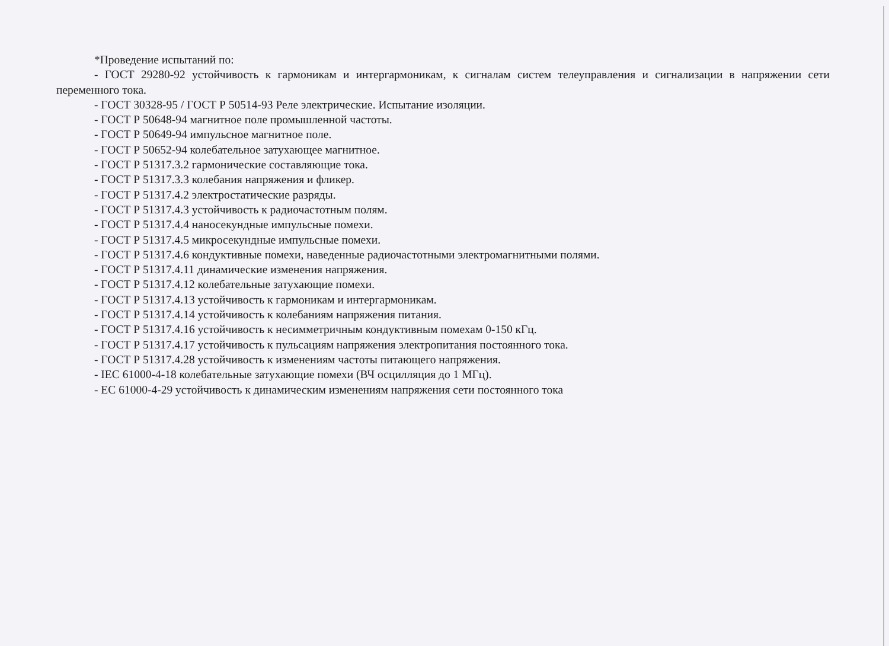*Проведение испытаний по:
- ГОСТ 29280-92 устойчивость к гармоникам и интергармоникам, к сигналам систем телеуправления и сигнализации в напряжении сети переменного тока.
- ГОСТ 30328-95 / ГОСТ Р 50514-93 Реле электрические. Испытание изоляции.
- ГОСТ Р 50648-94 магнитное поле промышленной частоты.
- ГОСТ Р 50649-94 импульсное магнитное поле.
- ГОСТ Р 50652-94 колебательное затухающее магнитное.
- ГОСТ Р 51317.3.2 гармонические составляющие тока.
- ГОСТ Р 51317.3.3 колебания напряжения и фликер.
- ГОСТ Р 51317.4.2 электростатические разряды.
- ГОСТ Р 51317.4.3 устойчивость к радиочастотным полям.
- ГОСТ Р 51317.4.4 наносекундные импульсные помехи.
- ГОСТ Р 51317.4.5 микросекундные импульсные помехи.
- ГОСТ Р 51317.4.6 кондуктивные помехи, наведенные радиочастотными электромагнитными полями.
- ГОСТ Р 51317.4.11 динамические изменения напряжения.
- ГОСТ Р 51317.4.12 колебательные затухающие помехи.
- ГОСТ Р 51317.4.13 устойчивость к гармоникам и интергармоникам.
- ГОСТ Р 51317.4.14 устойчивость к колебаниям напряжения питания.
- ГОСТ Р 51317.4.16 устойчивость к несимметричным кондуктивным помехам 0-150 кГц.
- ГОСТ Р 51317.4.17 устойчивость к пульсациям напряжения электропитания постоянного тока.
- ГОСТ Р 51317.4.28 устойчивость к изменениям частоты питающего напряжения.
- IEC 61000-4-18 колебательные затухающие помехи (ВЧ осцилляция до 1 МГц).
- ЕС 61000-4-29 устойчивость к динамическим изменениям напряжения сети постоянного тока